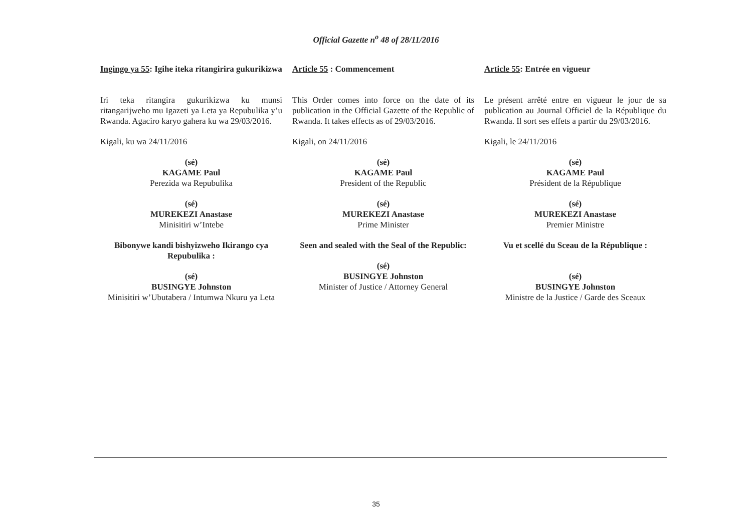Official Gazette n<sup>o</sup> 48 of 28/11/2016
Ingingo ya 55: Igihe iteka ritangirira gukurikizwa
Iri teka ritangira gukurikizwa ku munsi ritangarijweho mu Igazeti ya Leta ya Repubulika y’u Rwanda. Agaciro karyo gahera ku wa 29/03/2016.
Kigali, ku wa 24/11/2016
(sé)
KAGAME Paul
Perezida wa Repubulika
(sé)
MUREKEZI Anastase
Minisitiri w’Intebe
Bibonywe kandi bishyizweho Ikirango cya Repubulika :
(sé)
BUSINGYE Johnston
Minisitiri w’Ubutabera / Intumwa Nkuru ya Leta
Article 55 : Commencement
This Order comes into force on the date of its publication in the Official Gazette of the Republic of Rwanda. It takes effects as of 29/03/2016.
Kigali, on 24/11/2016
(sé)
KAGAME Paul
President of the Republic
(sé)
MUREKEZI Anastase
Prime Minister
Seen and sealed with the Seal of the Republic:
(sé)
BUSINGYE Johnston
Minister of Justice / Attorney General
Article 55: Entrée en vigueur
Le présent arrêté entre en vigueur le jour de sa publication au Journal Officiel de la République du Rwanda. Il sort ses effets a partir du 29/03/2016.
Kigali, le 24/11/2016
(sé)
KAGAME Paul
Président de la République
(sé)
MUREKEZI Anastase
Premier Ministre
Vu et scellé du Sceau de la République :
(sé)
BUSINGYE Johnston
Ministre de la Justice / Garde des Sceaux
35